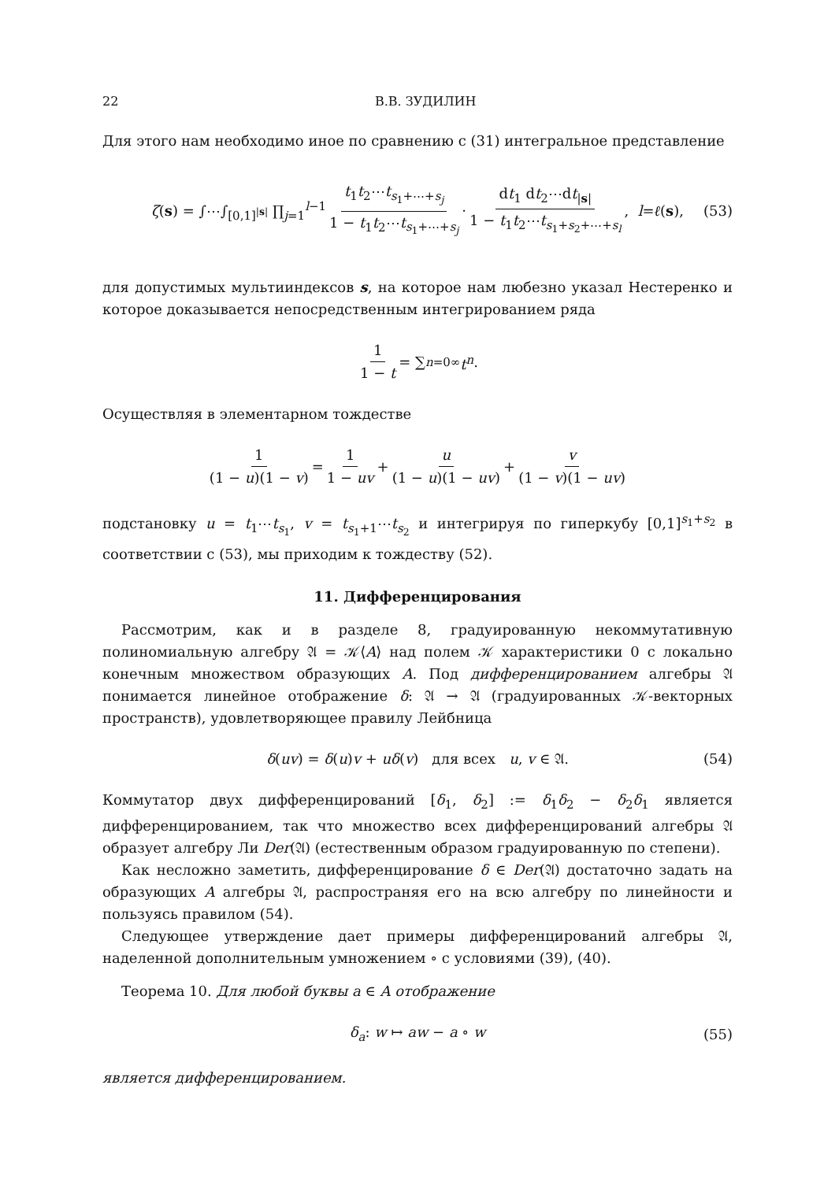22 В.В. ЗУДИЛИН
Для этого нам необходимо иное по сравнению с (31) интегральное представление
ζ(s) = ∫⋯∫<sub>[0,1]<sup>|s|</sup></sub> ∏<sub>j=1</sub><sup>l−1</sup> t<sub>1</sub>t<sub>2</sub>⋯t<sub>s<sub>1</sub>+⋯+s<sub>j</sub></sub> 1 − t<sub>1</sub>t<sub>2</sub>⋯t<sub>s<sub>1</sub>+⋯+s<sub>j</sub></sub> · dt<sub>1</sub> dt<sub>2</sub>⋯dt<sub>|s|</sub> 1 − t<sub>1</sub>t<sub>2</sub>⋯t<sub>s<sub>1</sub>+s<sub>2</sub>+⋯+s<sub>l</sub></sub>, l = ℓ (s), (53)
для допустимых мультииндексов s, на которое нам любезно указал Нестеренко и которое доказывается непосредственным интегрированием ряда
1 1 − t = ∑<sub>n=0</sub><sup>∞</sup> t<sup>n</sup>.
Осуществляя в элементарном тождестве
1 (1 − u)(1 − v) = 1 1 − uv + u (1 − u)(1 − uv) + v (1 − v)(1 − uv)
подстановку u = t<sub>1</sub>⋯t<sub>s<sub>1</sub></sub>, v = t<sub>s<sub>1</sub>+1</sub>⋯t<sub>s<sub>2</sub></sub> и интегрируя по гиперкубу [0,1]<sup>s<sub>1</sub>+s<sub>2</sub></sup> в соответствии с (53), мы приходим к тождеству (52).
11. Дифференцирования
Рассмотрим, как и в разделе 8, градуированную некоммутативную полиномиальную алгебру 𝔄 = 𝒦⟨A⟩ над полем 𝒦 характеристики 0 с локально конечным множеством образующих A. Под дифференцированием алгебры 𝔄 понимается линейное отображение δ: 𝔄 → 𝔄 (градуированных 𝒦-векторных пространств), удовлетворяющее правилу Лейбница
δ(uv) = δ(u)v + uδ(v) для всех u, v ∈ 𝔄. (54)
Коммутатор двух дифференцирований [δ<sub>1</sub>, δ<sub>2</sub>] := δ<sub>1</sub>δ<sub>2</sub> − δ<sub>2</sub>δ<sub>1</sub> является дифференцированием, так что множество всех дифференцирований алгебры 𝔄 образует алгебру Ли Der(𝔄) (естественным образом градуированную по степени).
Как несложно заметить, дифференцирование δ ∈ Der(𝔄) достаточно задать на образующих A алгебры 𝔄, распространяя его на всю алгебру по линейности и пользуясь правилом (54).
Следующее утверждение дает примеры дифференцирований алгебры 𝔄, наделенной дополнительным умножением ∘ с условиями (39), (40).
Теорема 10. Для любой буквы a ∈ A отображение
δ<sub>a</sub>: w ↦ aw − a ∘ w (55)
является дифференцированием.